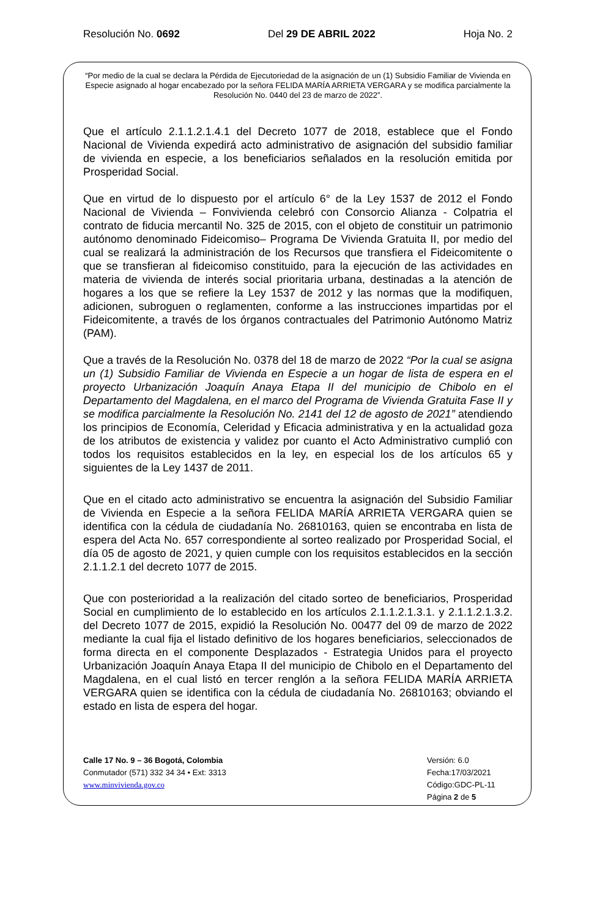Resolución No. 0692 Del 29 DE ABRIL 2022 Hoja No. 2
“Por medio de la cual se declara la Pérdida de Ejecutoriedad de la asignación de un (1) Subsidio Familiar de Vivienda en Especie asignado al hogar encabezado por la señora FELIDA MARÍA ARRIETA VERGARA y se modifica parcialmente la Resolución No. 0440 del 23 de marzo de 2022”.
Que el artículo 2.1.1.2.1.4.1 del Decreto 1077 de 2018, establece que el Fondo Nacional de Vivienda expedirá acto administrativo de asignación del subsidio familiar de vivienda en especie, a los beneficiarios señalados en la resolución emitida por Prosperidad Social.
Que en virtud de lo dispuesto por el artículo 6° de la Ley 1537 de 2012 el Fondo Nacional de Vivienda – Fonvivienda celebró con Consorcio Alianza - Colpatria el contrato de fiducia mercantil No. 325 de 2015, con el objeto de constituir un patrimonio autónomo denominado Fideicomiso– Programa De Vivienda Gratuita II, por medio del cual se realizará la administración de los Recursos que transfiera el Fideicomitente o que se transfieran al fideicomiso constituido, para la ejecución de las actividades en materia de vivienda de interés social prioritaria urbana, destinadas a la atención de hogares a los que se refiere la Ley 1537 de 2012 y las normas que la modifiquen, adicionen, subroguen o reglamenten, conforme a las instrucciones impartidas por el Fideicomitente, a través de los órganos contractuales del Patrimonio Autónomo Matriz (PAM).
Que a través de la Resolución No. 0378 del 18 de marzo de 2022 “Por la cual se asigna un (1) Subsidio Familiar de Vivienda en Especie a un hogar de lista de espera en el proyecto Urbanización Joaquín Anaya Etapa II del municipio de Chibolo en el Departamento del Magdalena, en el marco del Programa de Vivienda Gratuita Fase II y se modifica parcialmente la Resolución No. 2141 del 12 de agosto de 2021” atendiendo los principios de Economía, Celeridad y Eficacia administrativa y en la actualidad goza de los atributos de existencia y validez por cuanto el Acto Administrativo cumplió con todos los requisitos establecidos en la ley, en especial los de los artículos 65 y siguientes de la Ley 1437 de 2011.
Que en el citado acto administrativo se encuentra la asignación del Subsidio Familiar de Vivienda en Especie a la señora FELIDA MARÍA ARRIETA VERGARA quien se identifica con la cédula de ciudadanía No. 26810163, quien se encontraba en lista de espera del Acta No. 657 correspondiente al sorteo realizado por Prosperidad Social, el día 05 de agosto de 2021, y quien cumple con los requisitos establecidos en la sección 2.1.1.2.1 del decreto 1077 de 2015.
Que con posterioridad a la realización del citado sorteo de beneficiarios, Prosperidad Social en cumplimiento de lo establecido en los artículos 2.1.1.2.1.3.1. y 2.1.1.2.1.3.2. del Decreto 1077 de 2015, expidió la Resolución No. 00477 del 09 de marzo de 2022 mediante la cual fija el listado definitivo de los hogares beneficiarios, seleccionados de forma directa en el componente Desplazados - Estrategia Unidos para el proyecto Urbanización Joaquín Anaya Etapa II del municipio de Chibolo en el Departamento del Magdalena, en el cual listó en tercer renglón a la señora FELIDA MARÍA ARRIETA VERGARA quien se identifica con la cédula de ciudadanía No. 26810163; obviando el estado en lista de espera del hogar.
Calle 17 No. 9 – 36 Bogotá, Colombia
Conmutador (571) 332 34 34 • Ext: 3313
www.minvivienda.gov.co
Versión: 6.0
Fecha:17/03/2021
Código:GDC-PL-11
Página 2 de 5